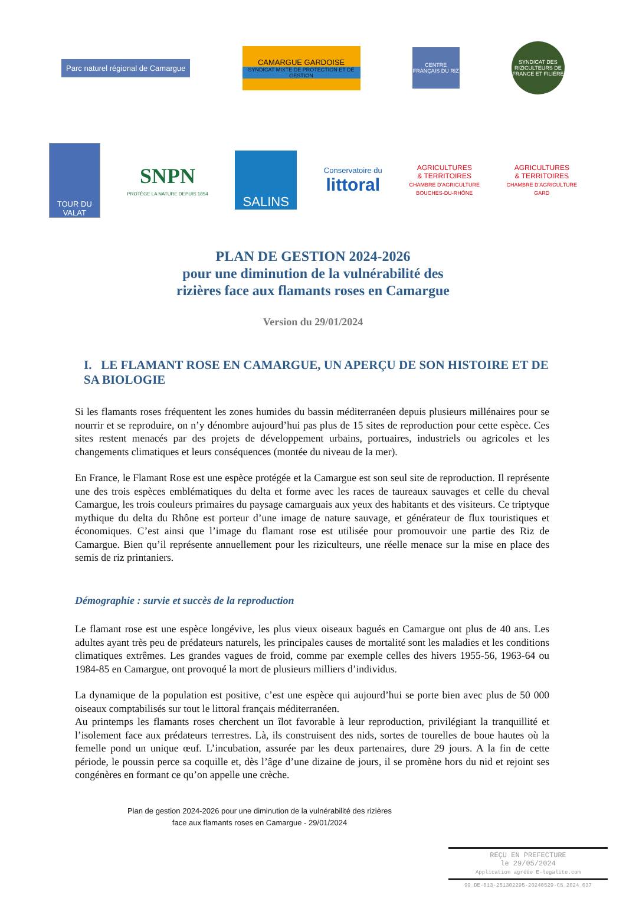Parc naturel régional de Camargue
CAMARGUE GARDOISE
SYNDICAT MIXTE DE PROTECTION ET DE GESTION
CENTRE FRANÇAIS DU RIZ
SYNDICAT DES RIZICULTEURS DE FRANCE ET FILIÈRE
TOUR DU VALAT
SNPN
PROTÈGE LA NATURE DEPUIS 1854
SALINS
Conservatoire du
littoral
AGRICULTURES
& TERRITOIRES
CHAMBRE D'AGRICULTURE
BOUCHES-DU-RHÔNE
AGRICULTURES
& TERRITOIRES
CHAMBRE D'AGRICULTURE
GARD
PLAN DE GESTION 2024-2026
pour une diminution de la vulnérabilité des
rizières face aux flamants roses en Camargue
Version du 29/01/2024
I. LE FLAMANT ROSE EN CAMARGUE, UN APERÇU DE SON HISTOIRE ET DE SA BIOLOGIE
Si les flamants roses fréquentent les zones humides du bassin méditerranéen depuis plusieurs millénaires pour se nourrir et se reproduire, on n’y dénombre aujourd’hui pas plus de 15 sites de reproduction pour cette espèce. Ces sites restent menacés par des projets de développement urbains, portuaires, industriels ou agricoles et les changements climatiques et leurs conséquences (montée du niveau de la mer).
En France, le Flamant Rose est une espèce protégée et la Camargue est son seul site de reproduction. Il représente une des trois espèces emblématiques du delta et forme avec les races de taureaux sauvages et celle du cheval Camargue, les trois couleurs primaires du paysage camarguais aux yeux des habitants et des visiteurs. Ce triptyque mythique du delta du Rhône est porteur d’une image de nature sauvage, et générateur de flux touristiques et économiques. C’est ainsi que l’image du flamant rose est utilisée pour promouvoir une partie des Riz de Camargue. Bien qu’il représente annuellement pour les riziculteurs, une réelle menace sur la mise en place des semis de riz printaniers.
Démographie : survie et succès de la reproduction
Le flamant rose est une espèce longévive, les plus vieux oiseaux bagués en Camargue ont plus de 40 ans. Les adultes ayant très peu de prédateurs naturels, les principales causes de mortalité sont les maladies et les conditions climatiques extrêmes. Les grandes vagues de froid, comme par exemple celles des hivers 1955-56, 1963-64 ou 1984-85 en Camargue, ont provoqué la mort de plusieurs milliers d’individus.
La dynamique de la population est positive, c’est une espèce qui aujourd’hui se porte bien avec plus de 50 000 oiseaux comptabilisés sur tout le littoral français méditerranéen.
Au printemps les flamants roses cherchent un îlot favorable à leur reproduction, privilégiant la tranquillité et l’isolement face aux prédateurs terrestres. Là, ils construisent des nids, sortes de tourelles de boue hautes où la femelle pond un unique œuf. L’incubation, assurée par les deux partenaires, dure 29 jours. A la fin de cette période, le poussin perce sa coquille et, dès l’âge d’une dizaine de jours, il se promène hors du nid et rejoint ses congénères en formant ce qu’on appelle une crèche.
Plan de gestion 2024-2026 pour une diminution de la vulnérabilité des rizières
face aux flamants roses en Camargue - 29/01/2024
REÇU EN PREFECTURE
le 29/05/2024
Application agréée E-legalite.com
99_DE-013-251302295-20240529-CS_2024_037